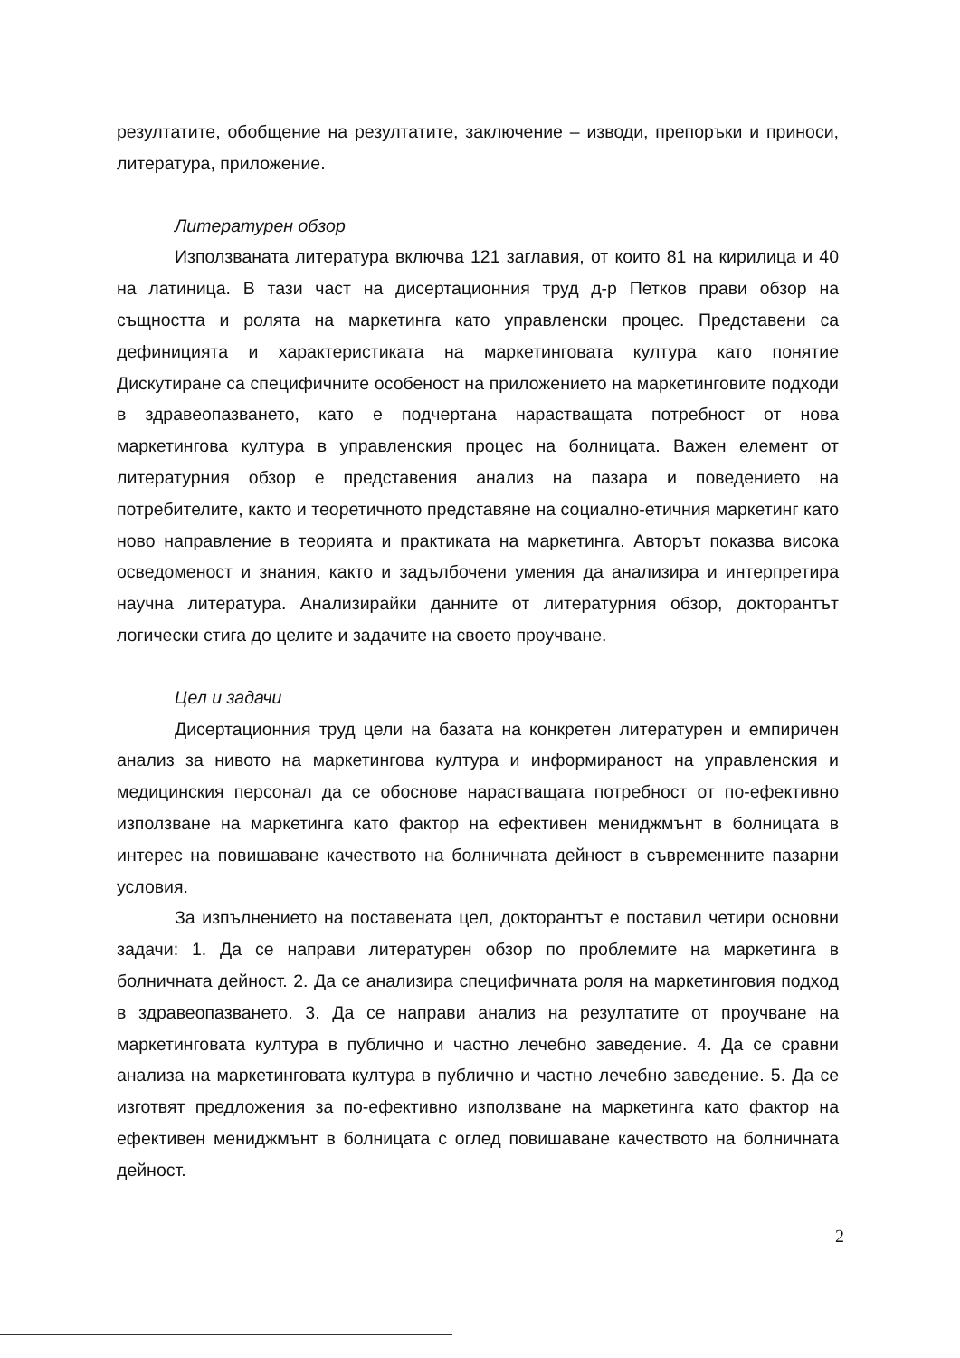резултатите, обобщение на резултатите, заключение – изводи, препоръки и приноси, литература, приложение.
Литературен обзор
Използваната литература включва 121 заглавия, от които 81 на кирилица и 40 на латиница. В тази част на дисертационния труд д-р Петков прави обзор на същността и ролята на маркетинга като управленски процес. Представени са дефиницията и характеристиката на маркетинговата култура като понятие Дискутиране са специфичните особеност на приложението на маркетинговите подходи в здравеопазването, като е подчертана нарастващата потребност от нова маркетингова култура в управленския процес на болницата. Важен елемент от литературния обзор е представения анализ на пазара и поведението на потребителите, както и теоретичното представяне на социално-етичния маркетинг като ново направление в теорията и практиката на маркетинга. Авторът показва висока осведоменост и знания, както и задълбочени умения да анализира и интерпретира научна литература. Анализирайки данните от литературния обзор, докторантът логически стига до целите и задачите на своето проучване.
Цел и задачи
Дисертационния труд цели на базата на конкретен литературен и емпиричен анализ за нивото на маркетингова култура и информираност на управленския и медицинския персонал да се обоснове нарастващата потребност от по-ефективно използване на маркетинга като фактор на ефективен мениджмънт в болницата в интерес на повишаване качеството на болничната дейност в съвременните пазарни условия.
За изпълнението на поставената цел, докторантът е поставил четири основни задачи: 1. Да се направи литературен обзор по проблемите на маркетинга в болничната дейност. 2. Да се анализира специфичната роля на маркетинговия подход в здравеопазването. 3. Да се направи анализ на резултатите от проучване на маркетинговата култура в публично и частно лечебно заведение. 4. Да се сравни анализа на маркетинговата култура в публично и частно лечебно заведение. 5. Да се изготвят предложения за по-ефективно използване на маркетинга като фактор на ефективен мениджмънт в болницата с оглед повишаване качеството на болничната дейност.
2